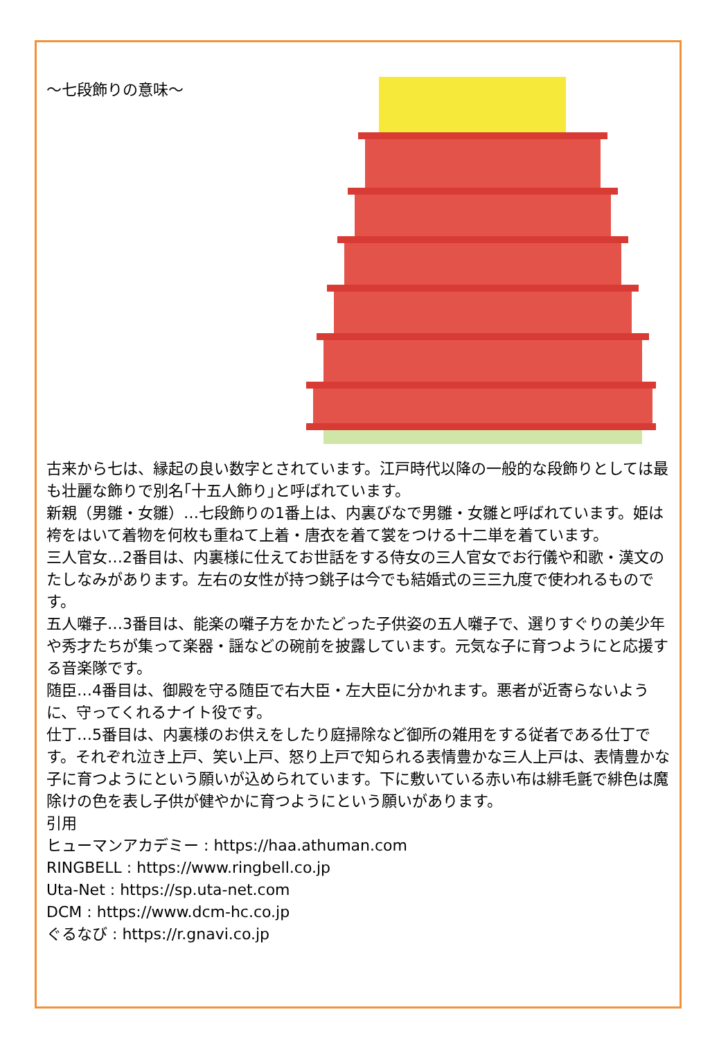～七段飾りの意味～
古来から七は、縁起の良い数字とされています。江戸時代以降の一般的な段飾りとしては最も壮麗な飾りで別名｢十五人飾り｣と呼ばれています。
新親（男雛・女雛）…七段飾りの1番上は、内裏びなで男雛・女雛と呼ばれています。姫は袴をはいて着物を何枚も重ねて上着・唐衣を着て裳をつける十二単を着ています。
三人官女…2番目は、内裏様に仕えてお世話をする侍女の三人官女でお行儀や和歌・漢文のたしなみがあります。左右の女性が持つ銚子は今でも結婚式の三三九度で使われるものです。
五人囃子…3番目は、能楽の囃子方をかたどった子供姿の五人囃子で、選りすぐりの美少年や秀才たちが集って楽器・謡などの碗前を披露しています。元気な子に育つようにと応援する音楽隊です。
随臣…4番目は、御殿を守る随臣で右大臣・左大臣に分かれます。悪者が近寄らないように、守ってくれるナイト役です。
仕丁…5番目は、内裏様のお供えをしたり庭掃除など御所の雑用をする従者である仕丁です。それぞれ泣き上戸、笑い上戸、怒り上戸で知られる表情豊かな三人上戸は、表情豊かな子に育つようにという願いが込められています。下に敷いている赤い布は緋毛氈で緋色は魔除けの色を表し子供が健やかに育つようにという願いがあります。
引用
ヒューマンアカデミー : https://haa.athuman.com
RINGBELL : https://www.ringbell.co.jp
Uta-Net : https://sp.uta-net.com
DCM : https://www.dcm-hc.co.jp
ぐるなび : https://r.gnavi.co.jp